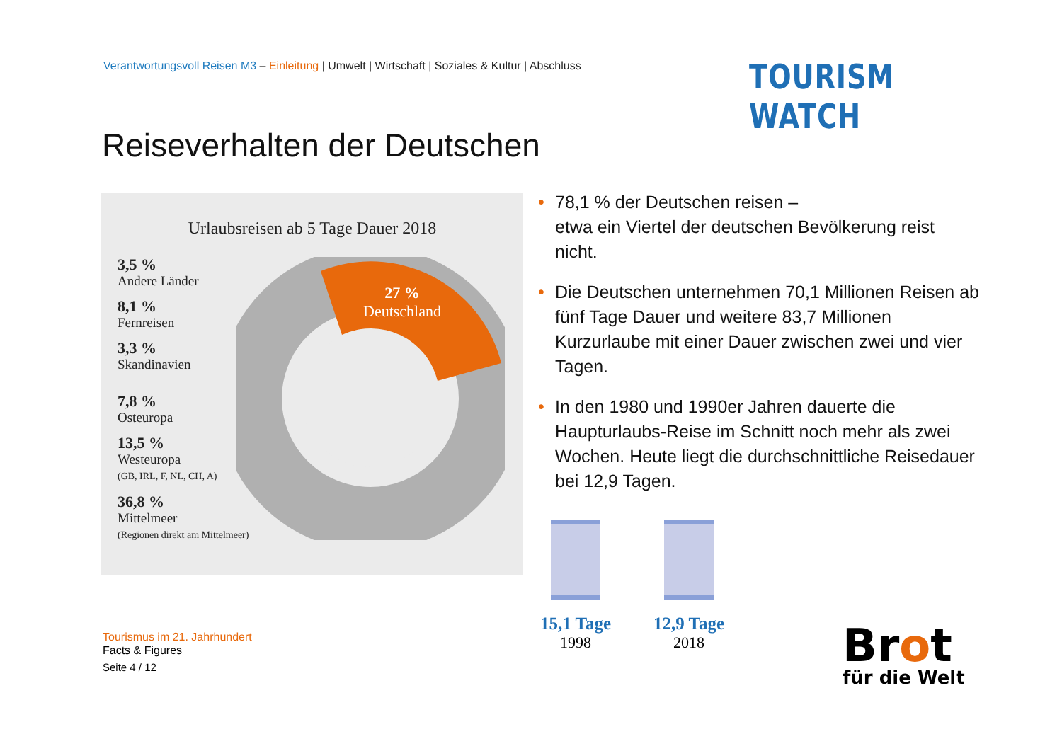Verantwortungsvoll Reisen M3 – Einleitung | Umwelt | Wirtschaft | Soziales & Kultur | Abschluss
TOURISM WATCH
Reiseverhalten der Deutschen
Urlaubsreisen ab 5 Tage Dauer 2018
3,5 %
Andere Länder
8,1 %
Fernreisen
3,3 %
Skandinavien
7,8 %
Osteuropa
13,5 %
Westeuropa
(GB, IRL, F, NL, CH, A)
36,8 %
Mittelmeer
(Regionen direkt am Mittelmeer)
27 %
Deutschland
• 78,1 % der Deutschen reisen –
etwa ein Viertel der deutschen Bevölkerung reist nicht.
• Die Deutschen unternehmen 70,1 Millionen Reisen ab fünf Tage Dauer und weitere 83,7 Millionen Kurzurlaube mit einer Dauer zwischen zwei und vier Tagen.
• In den 1980 und 1990er Jahren dauerte die Haupturlaubs-Reise im Schnitt noch mehr als zwei Wochen. Heute liegt die durchschnittliche Reisedauer bei 12,9 Tagen.
15,1 Tage
1998
12,9 Tage
2018
Tourismus im 21. Jahrhundert
Facts & Figures
Seite 4 / 12
Brot
für die Welt